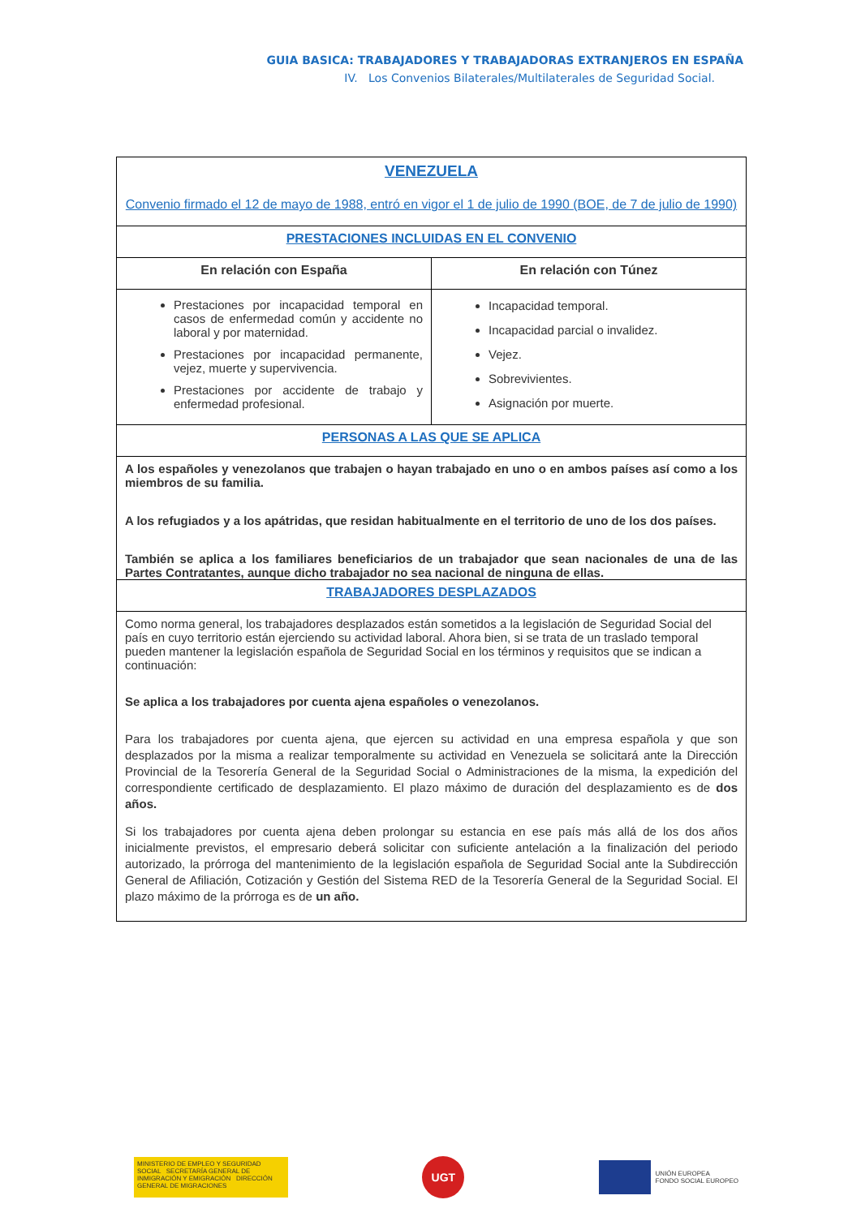GUIA BASICA: TRABAJADORES Y TRABAJADORAS EXTRANJEROS EN ESPAÑA
IV. Los Convenios Bilaterales/Multilaterales de Seguridad Social.
| VENEZUELA Convenio firmado el 12 de mayo de 1988, entró en vigor el 1 de julio de 1990 (BOE, de 7 de julio de 1990) | |
| PRESTACIONES INCLUIDAS EN EL CONVENIO | |
| En relación con España | En relación con Túnez |
| Prestaciones por incapacidad temporal en casos de enfermedad común y accidente no laboral y por maternidad. Prestaciones por incapacidad permanente, vejez, muerte y supervivencia. Prestaciones por accidente de trabajo y enfermedad profesional. | Incapacidad temporal. Incapacidad parcial o invalidez. Vejez. Sobrevivientes. Asignación por muerte. |
| PERSONAS A LAS QUE SE APLICA | |
| A los españoles y venezolanos que trabajen o hayan trabajado en uno o en ambos países así como a los miembros de su familia. A los refugiados y a los apátridas, que residan habitualmente en el territorio de uno de los dos países. También se aplica a los familiares beneficiarios de un trabajador que sean nacionales de una de las Partes Contratantes, aunque dicho trabajador no sea nacional de ninguna de ellas. | |
| TRABAJADORES DESPLAZADOS | |
| Como norma general, los trabajadores desplazados están sometidos a la legislación de Seguridad Social del país en cuyo territorio están ejerciendo su actividad laboral. Ahora bien, si se trata de un traslado temporal pueden mantener la legislación española de Seguridad Social en los términos y requisitos que se indican a continuación: Se aplica a los trabajadores por cuenta ajena españoles o venezolanos. Para los trabajadores por cuenta ajena, que ejercen su actividad en una empresa española y que son desplazados por la misma a realizar temporalmente su actividad en Venezuela se solicitará ante la Dirección Provincial de la Tesorería General de la Seguridad Social o Administraciones de la misma, la expedición del correspondiente certificado de desplazamiento. El plazo máximo de duración del desplazamiento es de dos años. Si los trabajadores por cuenta ajena deben prolongar su estancia en ese país más allá de los dos años inicialmente previstos, el empresario deberá solicitar con suficiente antelación a la finalización del periodo autorizado, la prórroga del mantenimiento de la legislación española de Seguridad Social ante la Subdirección General de Afiliación, Cotización y Gestión del Sistema RED de la Tesorería General de la Seguridad Social. El plazo máximo de la prórroga es de un año. | |
MINISTERIO DE EMPLEO Y SEGURIDAD SOCIAL SECRETARÍA GENERAL DE INMIGRACIÓN Y EMIGRACIÓN DIRECCIÓN GENERAL DE MIGRACIONES
UGT
UNIÓN EUROPEA
FONDO SOCIAL EUROPEO